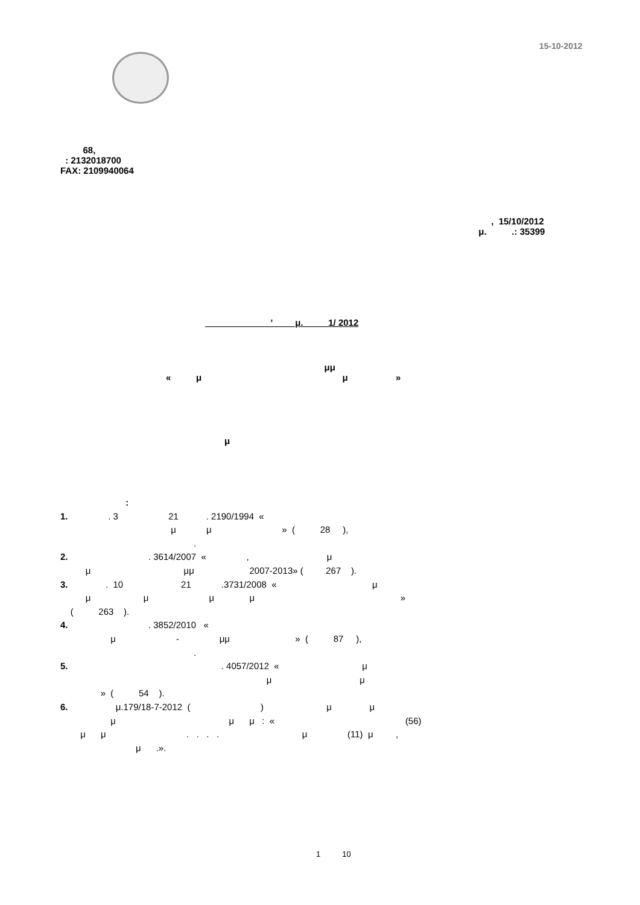15-10-2012
68, : 2132018700 FAX: 2109940064
, 15/10/2012 μ. .: 35399
’ μ. 1/ 2012
μμ « μ μ »
μ
: 1. . 3 21 . 2190/1994 « μ μ » ( 28 ), . 2. . 3614/2007 « , μ μ μμ 2007-2013» ( 267 ). 3. . 10 21 .3731/2008 « μ μ μ μ μ » ( 263 ). 4. . 3852/2010 « μ - μμ » ( 87 ), . 5. . 4057/2012 « μ μ μ » ( 54 ). 6. μ.179/18-7-2012 ( ) μ μ μ μ μ : « (56) μ μ . . . . μ (11) μ , μ .».
1 10